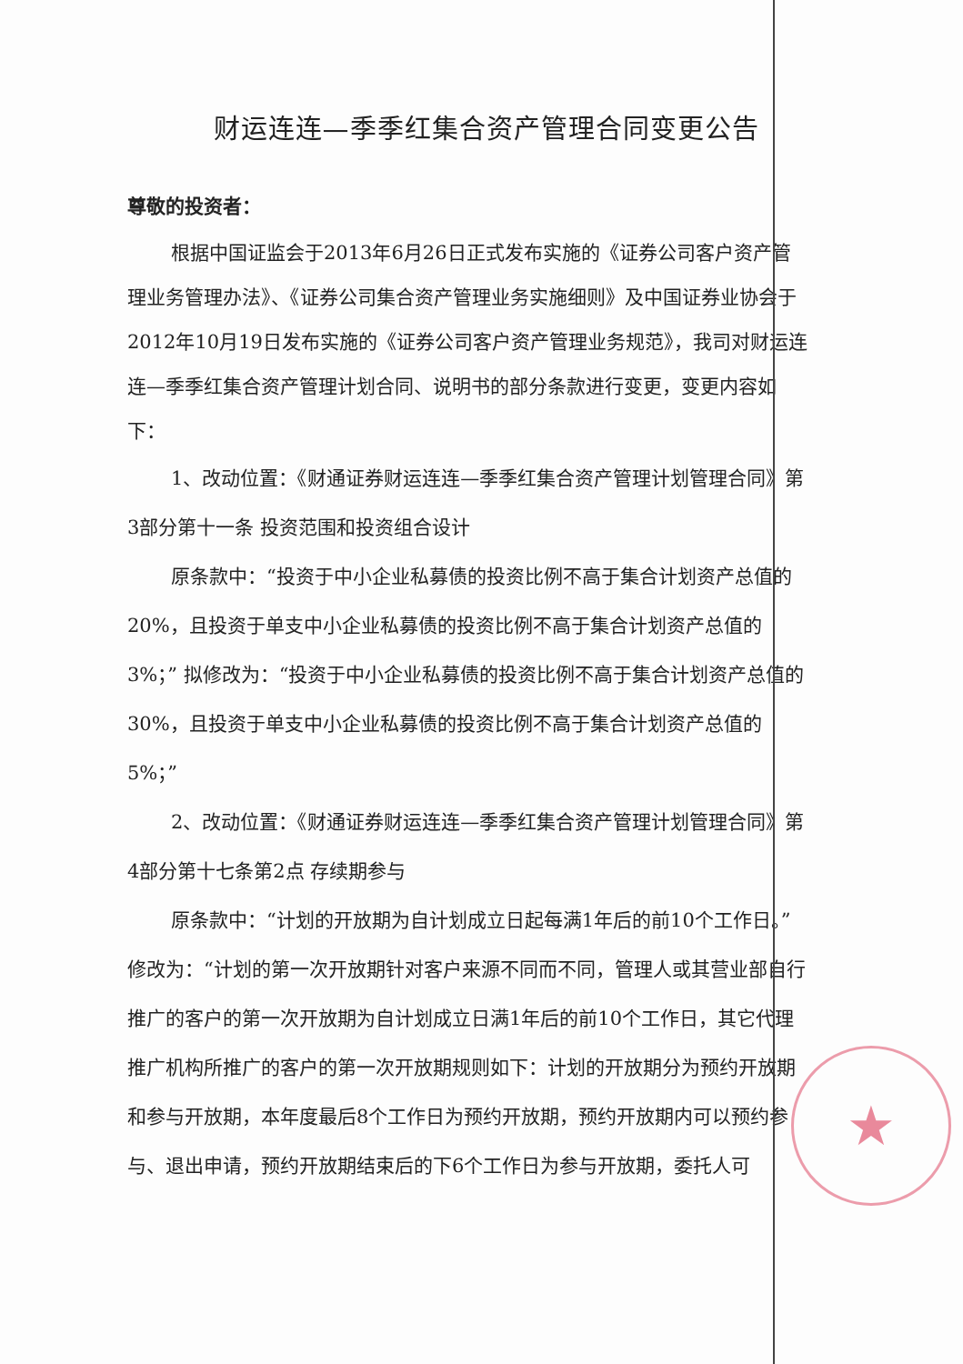★
财运连连—季季红集合资产管理合同变更公告
尊敬的投资者：
根据中国证监会于2013年6月26日正式发布实施的《证券公司客户资产管理业务管理办法》、《证券公司集合资产管理业务实施细则》及中国证券业协会于2012年10月19日发布实施的《证券公司客户资产管理业务规范》，我司对财运连连—季季红集合资产管理计划合同、说明书的部分条款进行变更，变更内容如下：
1、改动位置：《财通证券财运连连—季季红集合资产管理计划管理合同》第3部分第十一条 投资范围和投资组合设计
原条款中：“投资于中小企业私募债的投资比例不高于集合计划资产总值的20%，且投资于单支中小企业私募债的投资比例不高于集合计划资产总值的3%；” 拟修改为：“投资于中小企业私募债的投资比例不高于集合计划资产总值的30%，且投资于单支中小企业私募债的投资比例不高于集合计划资产总值的5%；”
2、改动位置：《财通证券财运连连—季季红集合资产管理计划管理合同》第4部分第十七条第2点 存续期参与
原条款中：“计划的开放期为自计划成立日起每满1年后的前10个工作日。”修改为：“计划的第一次开放期针对客户来源不同而不同，管理人或其营业部自行推广的客户的第一次开放期为自计划成立日满1年后的前10个工作日，其它代理推广机构所推广的客户的第一次开放期规则如下：计划的开放期分为预约开放期和参与开放期，本年度最后8个工作日为预约开放期，预约开放期内可以预约参与、退出申请，预约开放期结束后的下6个工作日为参与开放期，委托人可